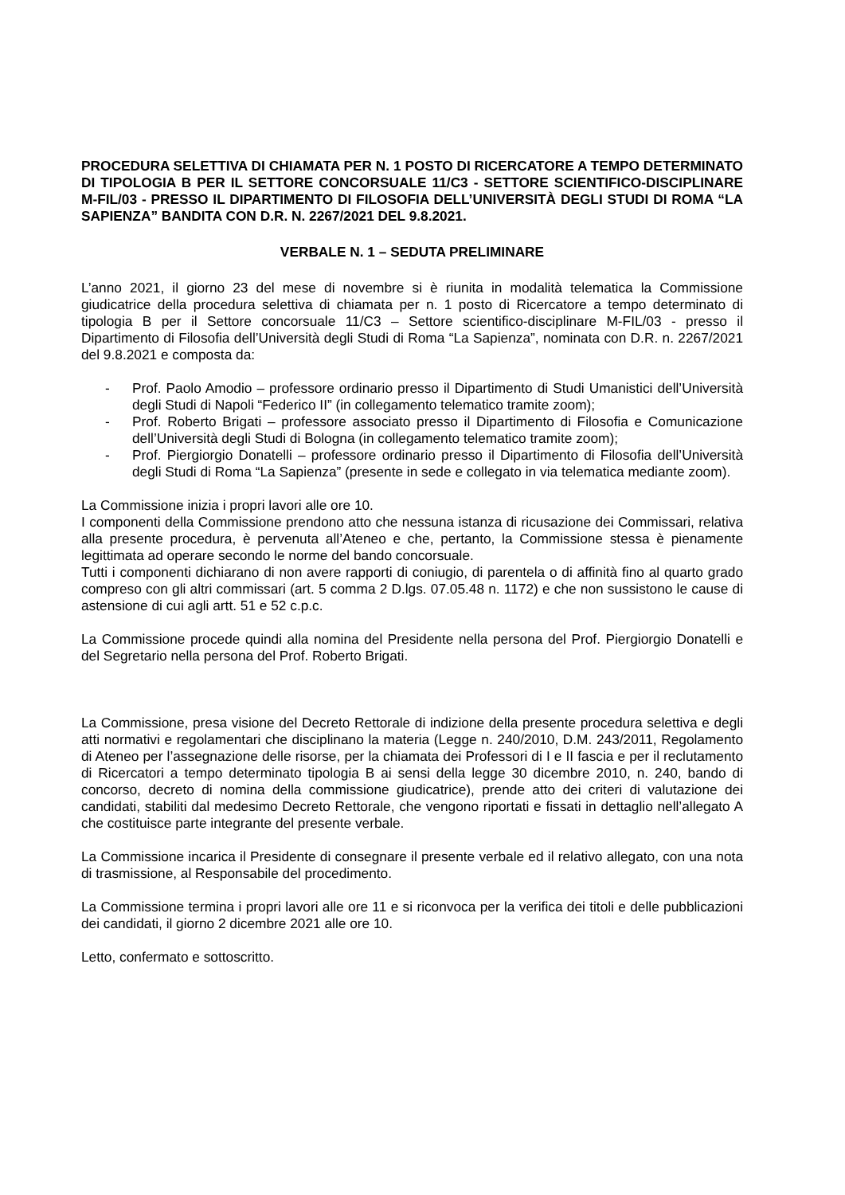PROCEDURA SELETTIVA DI CHIAMATA PER N. 1 POSTO DI RICERCATORE A TEMPO DETERMINATO DI TIPOLOGIA B PER IL SETTORE CONCORSUALE 11/C3 - SETTORE SCIENTIFICO-DISCIPLINARE M-FIL/03 - PRESSO IL DIPARTIMENTO DI FILOSOFIA DELL’UNIVERSITÀ DEGLI STUDI DI ROMA “LA SAPIENZA” BANDITA CON D.R. N. 2267/2021 DEL 9.8.2021.
VERBALE N. 1 – SEDUTA PRELIMINARE
L’anno 2021, il giorno 23 del mese di novembre si è riunita in modalità telematica la Commissione giudicatrice della procedura selettiva di chiamata per n. 1 posto di Ricercatore a tempo determinato di tipologia B per il Settore concorsuale 11/C3 – Settore scientifico-disciplinare M-FIL/03 - presso il Dipartimento di Filosofia dell’Università degli Studi di Roma “La Sapienza”, nominata con D.R. n. 2267/2021 del 9.8.2021 e composta da:
- Prof. Paolo Amodio – professore ordinario presso il Dipartimento di Studi Umanistici dell’Università degli Studi di Napoli “Federico II” (in collegamento telematico tramite zoom);
- Prof. Roberto Brigati – professore associato presso il Dipartimento di Filosofia e Comunicazione dell’Università degli Studi di Bologna (in collegamento telematico tramite zoom);
- Prof. Piergiorgio Donatelli – professore ordinario presso il Dipartimento di Filosofia dell’Università degli Studi di Roma “La Sapienza” (presente in sede e collegato in via telematica mediante zoom).
La Commissione inizia i propri lavori alle ore 10.
I componenti della Commissione prendono atto che nessuna istanza di ricusazione dei Commissari, relativa alla presente procedura, è pervenuta all’Ateneo e che, pertanto, la Commissione stessa è pienamente legittimata ad operare secondo le norme del bando concorsuale.
Tutti i componenti dichiarano di non avere rapporti di coniugio, di parentela o di affinità fino al quarto grado compreso con gli altri commissari (art. 5 comma 2 D.lgs. 07.05.48 n. 1172) e che non sussistono le cause di astensione di cui agli artt. 51 e 52 c.p.c.
La Commissione procede quindi alla nomina del Presidente nella persona del Prof. Piergiorgio Donatelli e del Segretario nella persona del Prof. Roberto Brigati.
La Commissione, presa visione del Decreto Rettorale di indizione della presente procedura selettiva e degli atti normativi e regolamentari che disciplinano la materia (Legge n. 240/2010, D.M. 243/2011, Regolamento di Ateneo per l’assegnazione delle risorse, per la chiamata dei Professori di I e II fascia e per il reclutamento di Ricercatori a tempo determinato tipologia B ai sensi della legge 30 dicembre 2010, n. 240, bando di concorso, decreto di nomina della commissione giudicatrice), prende atto dei criteri di valutazione dei candidati, stabiliti dal medesimo Decreto Rettorale, che vengono riportati e fissati in dettaglio nell’allegato A che costituisce parte integrante del presente verbale.
La Commissione incarica il Presidente di consegnare il presente verbale ed il relativo allegato, con una nota di trasmissione, al Responsabile del procedimento.
La Commissione termina i propri lavori alle ore 11 e si riconvoca per la verifica dei titoli e delle pubblicazioni dei candidati, il giorno 2 dicembre 2021 alle ore 10.
Letto, confermato e sottoscritto.